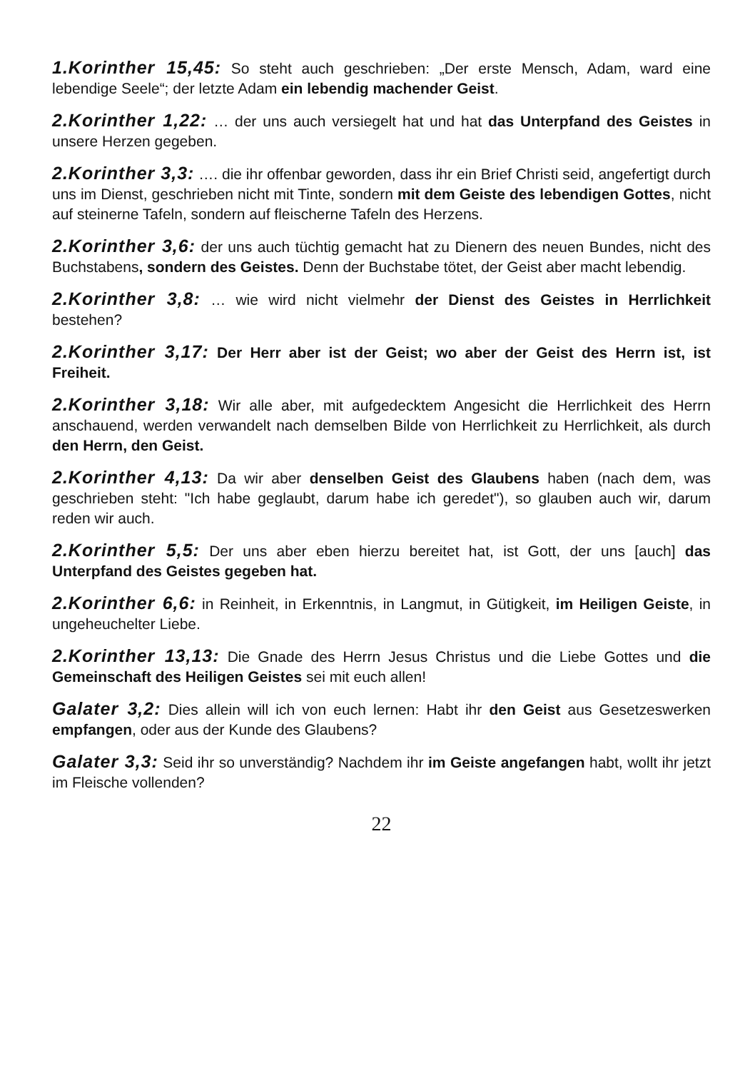1.Korinther 15,45: So steht auch geschrieben: „Der erste Mensch, Adam, ward eine lebendige Seele“; der letzte Adam ein lebendig machender Geist.
2.Korinther 1,22: … der uns auch versiegelt hat und hat das Unterpfand des Geistes in unsere Herzen gegeben.
2.Korinther 3,3: …. die ihr offenbar geworden, dass ihr ein Brief Christi seid, angefertigt durch uns im Dienst, geschrieben nicht mit Tinte, sondern mit dem Geiste des lebendigen Gottes, nicht auf steinerne Tafeln, sondern auf fleischerne Tafeln des Herzens.
2.Korinther 3,6: der uns auch tüchtig gemacht hat zu Dienern des neuen Bundes, nicht des Buchstabens, sondern des Geistes. Denn der Buchstabe tötet, der Geist aber macht lebendig.
2.Korinther 3,8: … wie wird nicht vielmehr der Dienst des Geistes in Herrlichkeit bestehen?
2.Korinther 3,17: Der Herr aber ist der Geist; wo aber der Geist des Herrn ist, ist Freiheit.
2.Korinther 3,18: Wir alle aber, mit aufgedecktem Angesicht die Herrlichkeit des Herrn anschauend, werden verwandelt nach demselben Bilde von Herrlichkeit zu Herrlichkeit, als durch den Herrn, den Geist.
2.Korinther 4,13: Da wir aber denselben Geist des Glaubens haben (nach dem, was geschrieben steht: "Ich habe geglaubt, darum habe ich geredet"), so glauben auch wir, darum reden wir auch.
2.Korinther 5,5: Der uns aber eben hierzu bereitet hat, ist Gott, der uns [auch] das Unterpfand des Geistes gegeben hat.
2.Korinther 6,6: in Reinheit, in Erkenntnis, in Langmut, in Gütigkeit, im Heiligen Geiste, in ungeheuchelter Liebe.
2.Korinther 13,13: Die Gnade des Herrn Jesus Christus und die Liebe Gottes und die Gemeinschaft des Heiligen Geistes sei mit euch allen!
Galater 3,2: Dies allein will ich von euch lernen: Habt ihr den Geist aus Gesetzeswerken empfangen, oder aus der Kunde des Glaubens?
Galater 3,3: Seid ihr so unverständig? Nachdem ihr im Geiste angefangen habt, wollt ihr jetzt im Fleische vollenden?
22